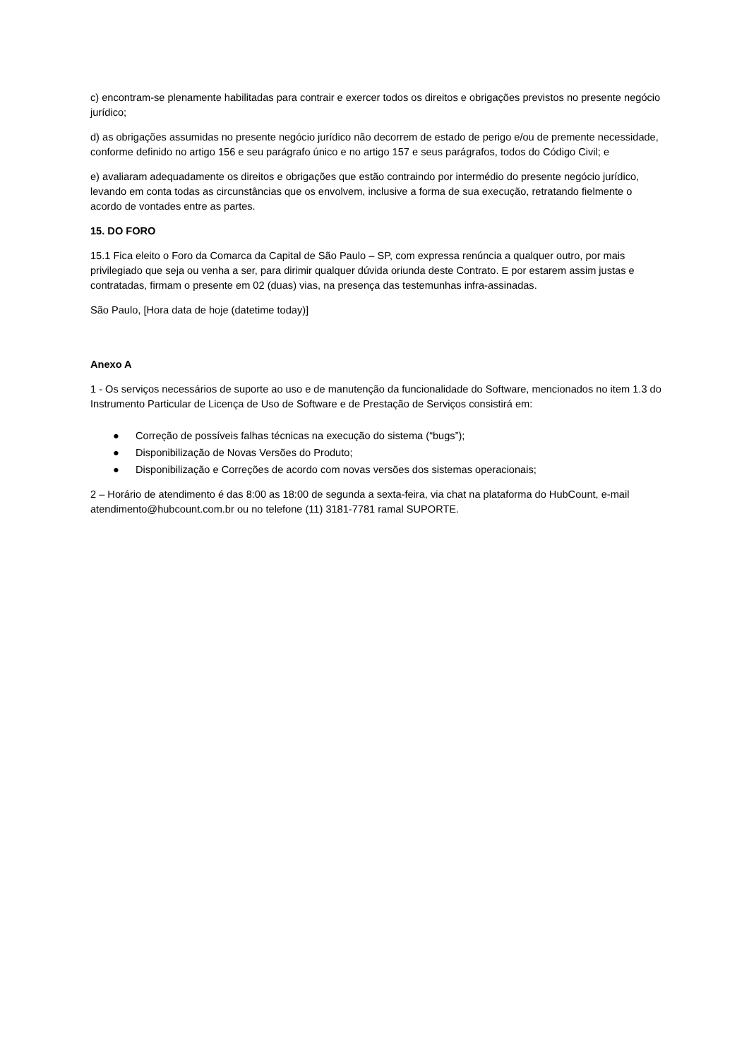c) encontram-se plenamente habilitadas para contrair e exercer todos os direitos e obrigações previstos no presente negócio jurídico;
d) as obrigações assumidas no presente negócio jurídico não decorrem de estado de perigo e/ou de premente necessidade, conforme definido no artigo 156 e seu parágrafo único e no artigo 157 e seus parágrafos, todos do Código Civil; e
e) avaliaram adequadamente os direitos e obrigações que estão contraindo por intermédio do presente negócio jurídico, levando em conta todas as circunstâncias que os envolvem, inclusive a forma de sua execução, retratando fielmente o acordo de vontades entre as partes.
15. DO FORO
15.1 Fica eleito o Foro da Comarca da Capital de São Paulo – SP, com expressa renúncia a qualquer outro, por mais privilegiado que seja ou venha a ser, para dirimir qualquer dúvida oriunda deste Contrato. E por estarem assim justas e contratadas, firmam o presente em 02 (duas) vias, na presença das testemunhas infra-assinadas.
São Paulo, [Hora data de hoje (datetime today)]
Anexo A
1 - Os serviços necessários de suporte ao uso e de manutenção da funcionalidade do Software, mencionados no item 1.3 do Instrumento Particular de Licença de Uso de Software e de Prestação de Serviços consistirá em:
● Correção de possíveis falhas técnicas na execução do sistema (“bugs”);
● Disponibilização de Novas Versões do Produto;
● Disponibilização e Correções de acordo com novas versões dos sistemas operacionais;
2 – Horário de atendimento é das 8:00 as 18:00 de segunda a sexta-feira, via chat na plataforma do HubCount, e-mail atendimento@hubcount.com.br ou no telefone (11) 3181-7781 ramal SUPORTE.